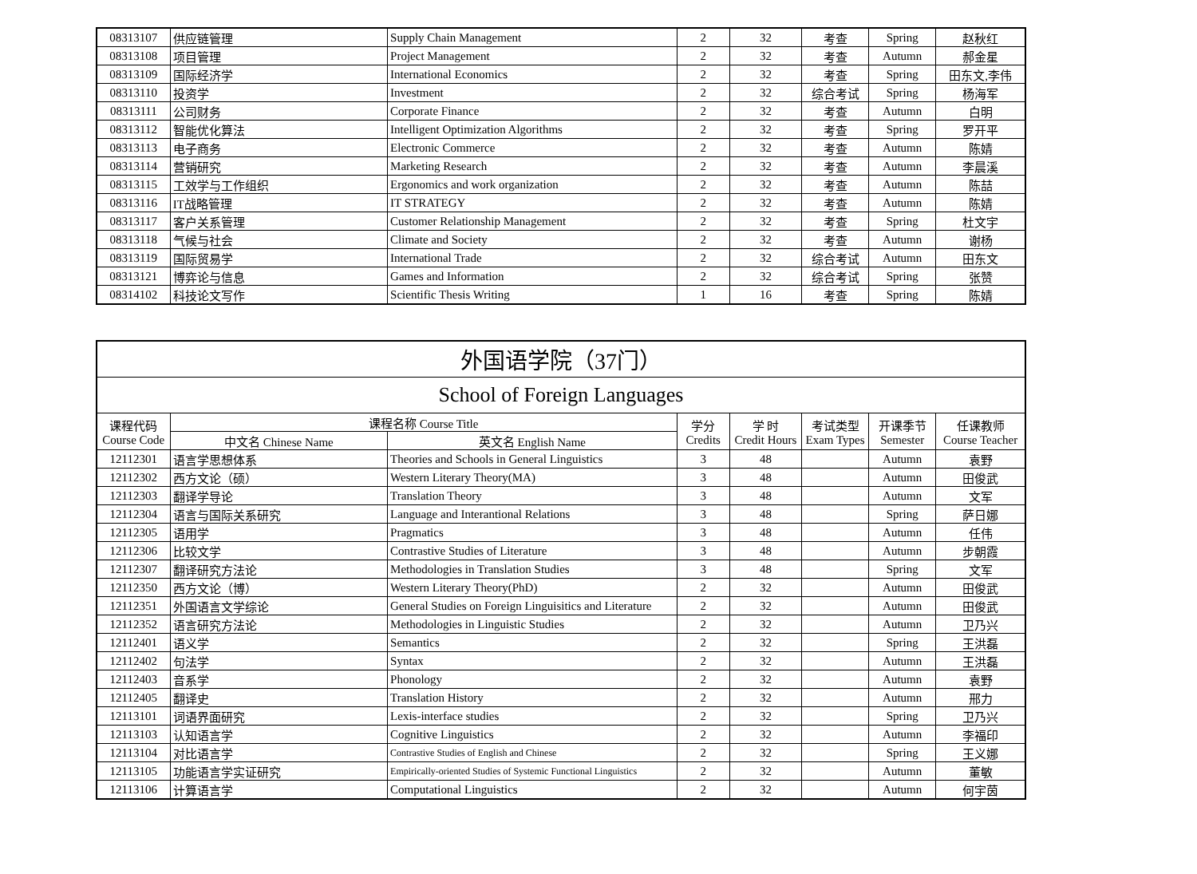| 08313107 | 供应链管理 | Supply Chain Management | 2 | 32 | 考查 | Spring | 赵秋红 |
| 08313108 | 项目管理 | Project Management | 2 | 32 | 考查 | Autumn | 郝金星 |
| 08313109 | 国际经济学 | International Economics | 2 | 32 | 考查 | Spring | 田东文,李伟 |
| 08313110 | 投资学 | Investment | 2 | 32 | 综合考试 | Spring | 杨海军 |
| 08313111 | 公司财务 | Corporate Finance | 2 | 32 | 考查 | Autumn | 白明 |
| 08313112 | 智能优化算法 | Intelligent Optimization Algorithms | 2 | 32 | 考查 | Spring | 罗开平 |
| 08313113 | 电子商务 | Electronic Commerce | 2 | 32 | 考查 | Autumn | 陈婧 |
| 08313114 | 营销研究 | Marketing Research | 2 | 32 | 考查 | Autumn | 李晨溪 |
| 08313115 | 工效学与工作组织 | Ergonomics and work organization | 2 | 32 | 考查 | Autumn | 陈喆 |
| 08313116 | IT战略管理 | IT STRATEGY | 2 | 32 | 考查 | Autumn | 陈婧 |
| 08313117 | 客户关系管理 | Customer Relationship Management | 2 | 32 | 考查 | Spring | 杜文宇 |
| 08313118 | 气候与社会 | Climate and Society | 2 | 32 | 考查 | Autumn | 谢杨 |
| 08313119 | 国际贸易学 | International Trade | 2 | 32 | 综合考试 | Autumn | 田东文 |
| 08313121 | 博弈论与信息 | Games and Information | 2 | 32 | 综合考试 | Spring | 张赞 |
| 08314102 | 科技论文写作 | Scientific Thesis Writing | 1 | 16 | 考查 | Spring | 陈婧 |
| 外国语学院（37门） | | | | | | | |
| --- | --- | --- | --- | --- | --- | --- | --- |
| School of Foreign Languages | | | | | | | |
| 课程代码 Course Code | 课程名称 Course Title | | 学分 Credits | 学 时 Credit Hours | 考试类型 Exam Types | 开课季节 Semester | 任课教师 Course Teacher |
| | 中文名 Chinese Name | 英文名 English Name | | | | | |
| 12112301 | 语言学思想体系 | Theories and Schools in General Linguistics | 3 | 48 | | Autumn | 袁野 |
| 12112302 | 西方文论（硕） | Western Literary Theory(MA) | 3 | 48 | | Autumn | 田俊武 |
| 12112303 | 翻译学导论 | Translation Theory | 3 | 48 | | Autumn | 文军 |
| 12112304 | 语言与国际关系研究 | Language and Interantional Relations | 3 | 48 | | Spring | 萨日娜 |
| 12112305 | 语用学 | Pragmatics | 3 | 48 | | Autumn | 任伟 |
| 12112306 | 比较文学 | Contrastive Studies of Literature | 3 | 48 | | Autumn | 步朝霞 |
| 12112307 | 翻译研究方法论 | Methodologies in Translation Studies | 3 | 48 | | Spring | 文军 |
| 12112350 | 西方文论（博） | Western Literary Theory(PhD) | 2 | 32 | | Autumn | 田俊武 |
| 12112351 | 外国语言文学综论 | General Studies on Foreign Linguisitics and Literature | 2 | 32 | | Autumn | 田俊武 |
| 12112352 | 语言研究方法论 | Methodologies in Linguistic Studies | 2 | 32 | | Autumn | 卫乃兴 |
| 12112401 | 语义学 | Semantics | 2 | 32 | | Spring | 王洪磊 |
| 12112402 | 句法学 | Syntax | 2 | 32 | | Autumn | 王洪磊 |
| 12112403 | 音系学 | Phonology | 2 | 32 | | Autumn | 袁野 |
| 12112405 | 翻译史 | Translation History | 2 | 32 | | Autumn | 邢力 |
| 12113101 | 词语界面研究 | Lexis-interface studies | 2 | 32 | | Spring | 卫乃兴 |
| 12113103 | 认知语言学 | Cognitive Linguistics | 2 | 32 | | Autumn | 李福印 |
| 12113104 | 对比语言学 | Contrastive Studies of English and Chinese | 2 | 32 | | Spring | 王义娜 |
| 12113105 | 功能语言学实证研究 | Empirically-oriented Studies of Systemic Functional Linguistics | 2 | 32 | | Autumn | 董敏 |
| 12113106 | 计算语言学 | Computational Linguistics | 2 | 32 | | Autumn | 何宇茵 |